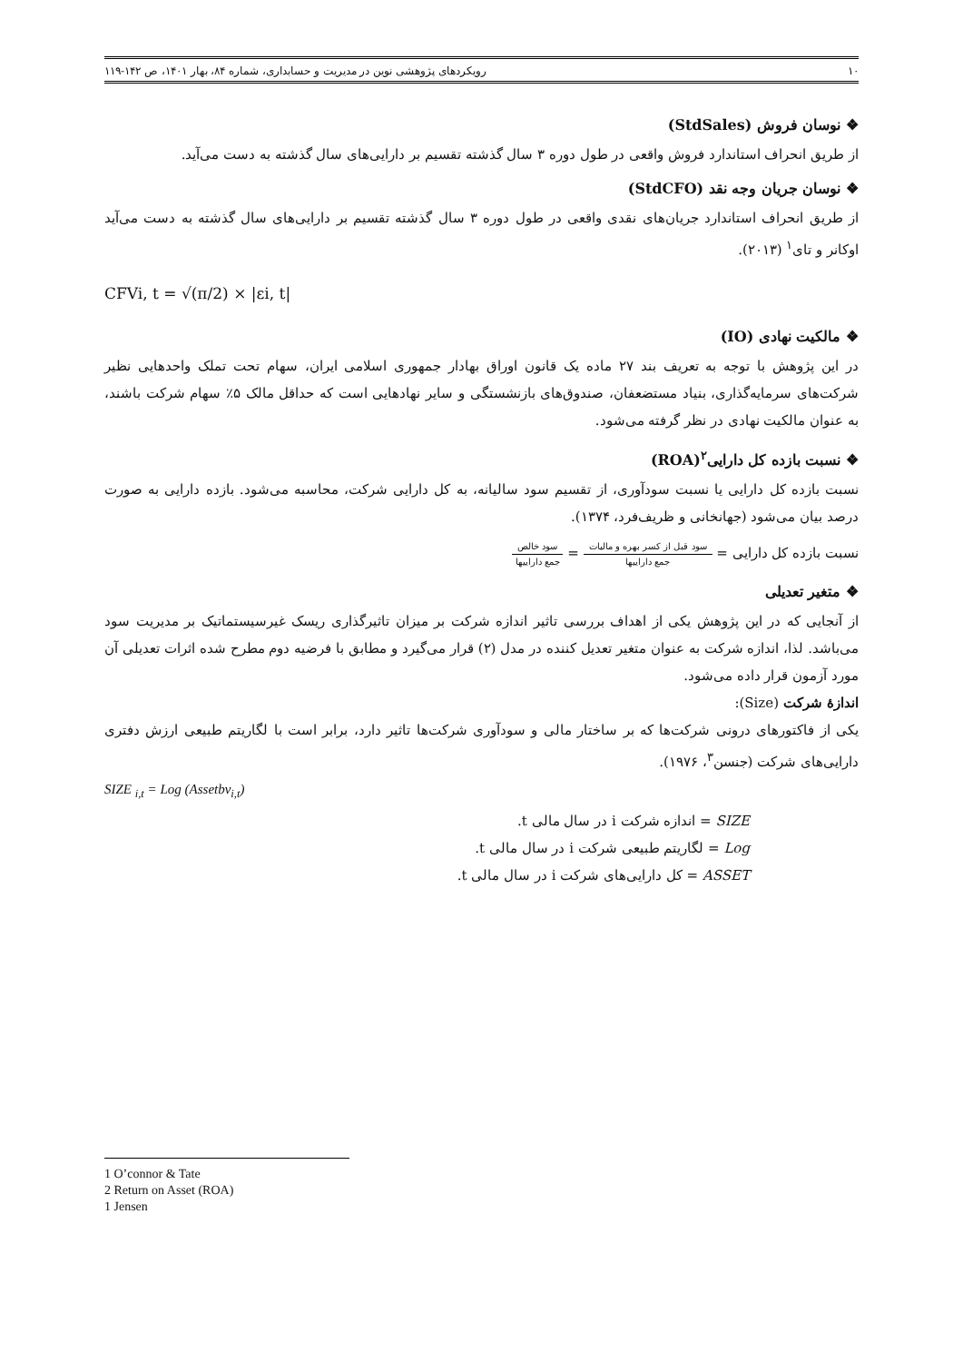۱۰ رویکردهای پژوهشی نوین در مدیریت و حسابداری، شماره ۸۴، بهار ۱۴۰۱، ص ۱۴۲-۱۱۹
❖ نوسان فروش (StdSales)
از طریق انحراف استاندارد فروش واقعی در طول دوره ۳ سال گذشته تقسیم بر دارایی‌های سال گذشته به دست می‌آید.
❖ نوسان جریان وجه نقد (StdCFO)
از طریق انحراف استاندارد جریان‌های نقدی واقعی در طول دوره ۳ سال گذشته تقسیم بر دارایی‌های سال گذشته به دست می‌آید اوکانر و تای<sup>۱</sup> (۲۰۱۳).
CFVi, t = √(π/2) × |εi, t|
❖ مالکیت نهادی (IO)
در این پژوهش با توجه به تعریف بند ۲۷ ماده یک قانون اوراق بهادار جمهوری اسلامی ایران، سهام تحت تملک واحدهایی نظیر شرکت‌های سرمایه‌گذاری، بنیاد مستضعفان، صندوق‌های بازنشستگی و سایر نهادهایی است که حداقل مالک ۵٪ سهام شرکت باشند، به عنوان مالکیت نهادی در نظر گرفته می‌شود.
❖ نسبت بازده کل دارایی<sup>۲</sup>(ROA)
نسبت بازده کل دارایی یا نسبت سودآوری، از تقسیم سود سالیانه، به کل دارایی شرکت، محاسبه می‌شود. بازده دارایی به صورت درصد بیان می‌شود (جهانخانی و ظریف‌فرد، ۱۳۷۴).
نسبت بازده کل دارایی = سود قبل از کسر بهره و مالیات جمع داراییها = سود خالص جمع داراییها
❖ متغیر تعدیلی
از آنجایی که در این پژوهش یکی از اهداف بررسی تاثیر اندازه شرکت بر میزان تاثیرگذاری ریسک غیرسیستماتیک بر مدیریت سود می‌باشد. لذا، اندازه شرکت به عنوان متغیر تعدیل کننده در مدل (۲) قرار می‌گیرد و مطابق با فرضیه دوم مطرح شده اثرات تعدیلی آن مورد آزمون قرار داده می‌شود.
اندازۀ شرکت (Size):
یکی از فاکتورهای درونی شرکت‌ها که بر ساختار مالی و سودآوری شرکت‌ها تاثیر دارد، برابر است با لگاریتم طبیعی ارزش دفتری دارایی‌های شرکت (جنسن<sup>۳</sup>، ۱۹۷۶).
SIZE <sub>i,t</sub> = Log (Assetbv<sub>i,t</sub>)
SIZE = اندازه شرکت i در سال مالی t.
Log = لگاریتم طبیعی شرکت i در سال مالی t.
ASSET = کل دارایی‌های شرکت i در سال مالی t.
1 O’connor & Tate
2 Return on Asset (ROA)
1 Jensen